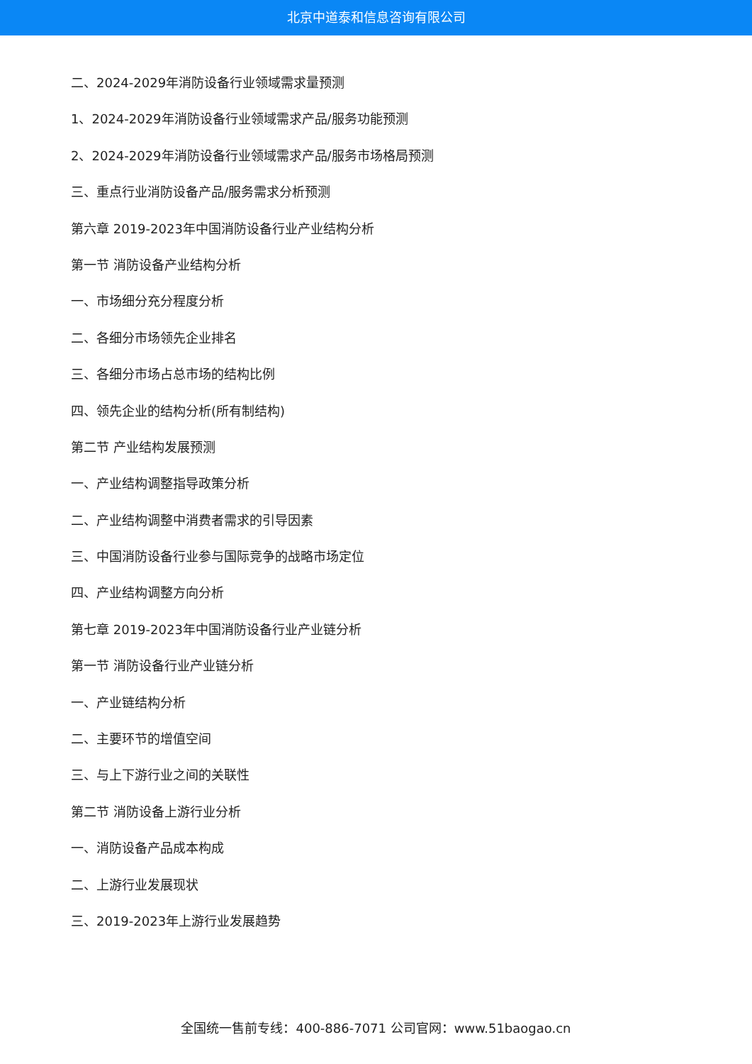北京中道泰和信息咨询有限公司
二、2024-2029年消防设备行业领域需求量预测
1、2024-2029年消防设备行业领域需求产品/服务功能预测
2、2024-2029年消防设备行业领域需求产品/服务市场格局预测
三、重点行业消防设备产品/服务需求分析预测
第六章 2019-2023年中国消防设备行业产业结构分析
第一节 消防设备产业结构分析
一、市场细分充分程度分析
二、各细分市场领先企业排名
三、各细分市场占总市场的结构比例
四、领先企业的结构分析(所有制结构)
第二节 产业结构发展预测
一、产业结构调整指导政策分析
二、产业结构调整中消费者需求的引导因素
三、中国消防设备行业参与国际竞争的战略市场定位
四、产业结构调整方向分析
第七章 2019-2023年中国消防设备行业产业链分析
第一节 消防设备行业产业链分析
一、产业链结构分析
二、主要环节的增值空间
三、与上下游行业之间的关联性
第二节 消防设备上游行业分析
一、消防设备产品成本构成
二、上游行业发展现状
三、2019-2023年上游行业发展趋势
全国统一售前专线：400-886-7071 公司官网：www.51baogao.cn